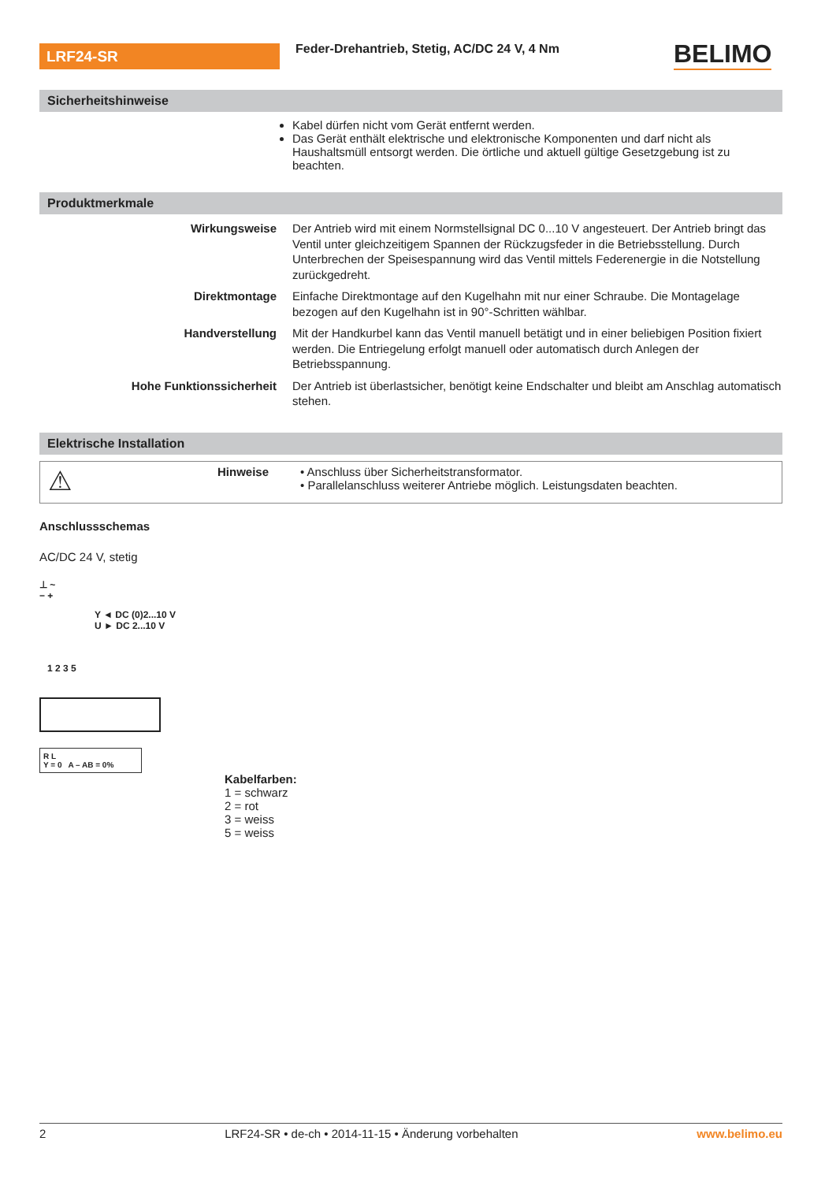LRF24-SR
Feder-Drehantrieb, Stetig, AC/DC 24 V, 4 Nm
BELIMO
Sicherheitshinweise
Kabel dürfen nicht vom Gerät entfernt werden.
Das Gerät enthält elektrische und elektronische Komponenten und darf nicht als Haushaltsmüll entsorgt werden. Die örtliche und aktuell gültige Gesetzgebung ist zu beachten.
Produktmerkmale
Wirkungsweise Der Antrieb wird mit einem Normstellsignal DC 0...10 V angesteuert. Der Antrieb bringt das Ventil unter gleichzeitigem Spannen der Rückzugsfeder in die Betriebsstellung. Durch Unterbrechen der Speisespannung wird das Ventil mittels Federenergie in die Notstellung zurückgedreht.
Direktmontage Einfache Direktmontage auf den Kugelhahn mit nur einer Schraube. Die Montagelage bezogen auf den Kugelhahn ist in 90°-Schritten wählbar.
Handverstellung Mit der Handkurbel kann das Ventil manuell betätigt und in einer beliebigen Position fixiert werden. Die Entriegelung erfolgt manuell oder automatisch durch Anlegen der Betriebsspannung.
Hohe Funktionssicherheit Der Antrieb ist überlastsicher, benötigt keine Endschalter und bleibt am Anschlag automatisch stehen.
Elektrische Installation
⚠
Hinweise • Anschluss über Sicherheitstransformator.
• Parallelanschluss weiterer Antriebe möglich. Leistungsdaten beachten.
Anschlussschemas
AC/DC 24 V, stetig
⊥ ~
− +
Y ◄ DC (0)2...10 V
U ► DC 2...10 V
1 2 3 5
R L
Y = 0 A – AB = 0%
Kabelfarben:
1 = schwarz
2 = rot
3 = weiss
5 = weiss
2 LRF24-SR • de-ch • 2014-11-15 • Änderung vorbehalten www.belimo.eu